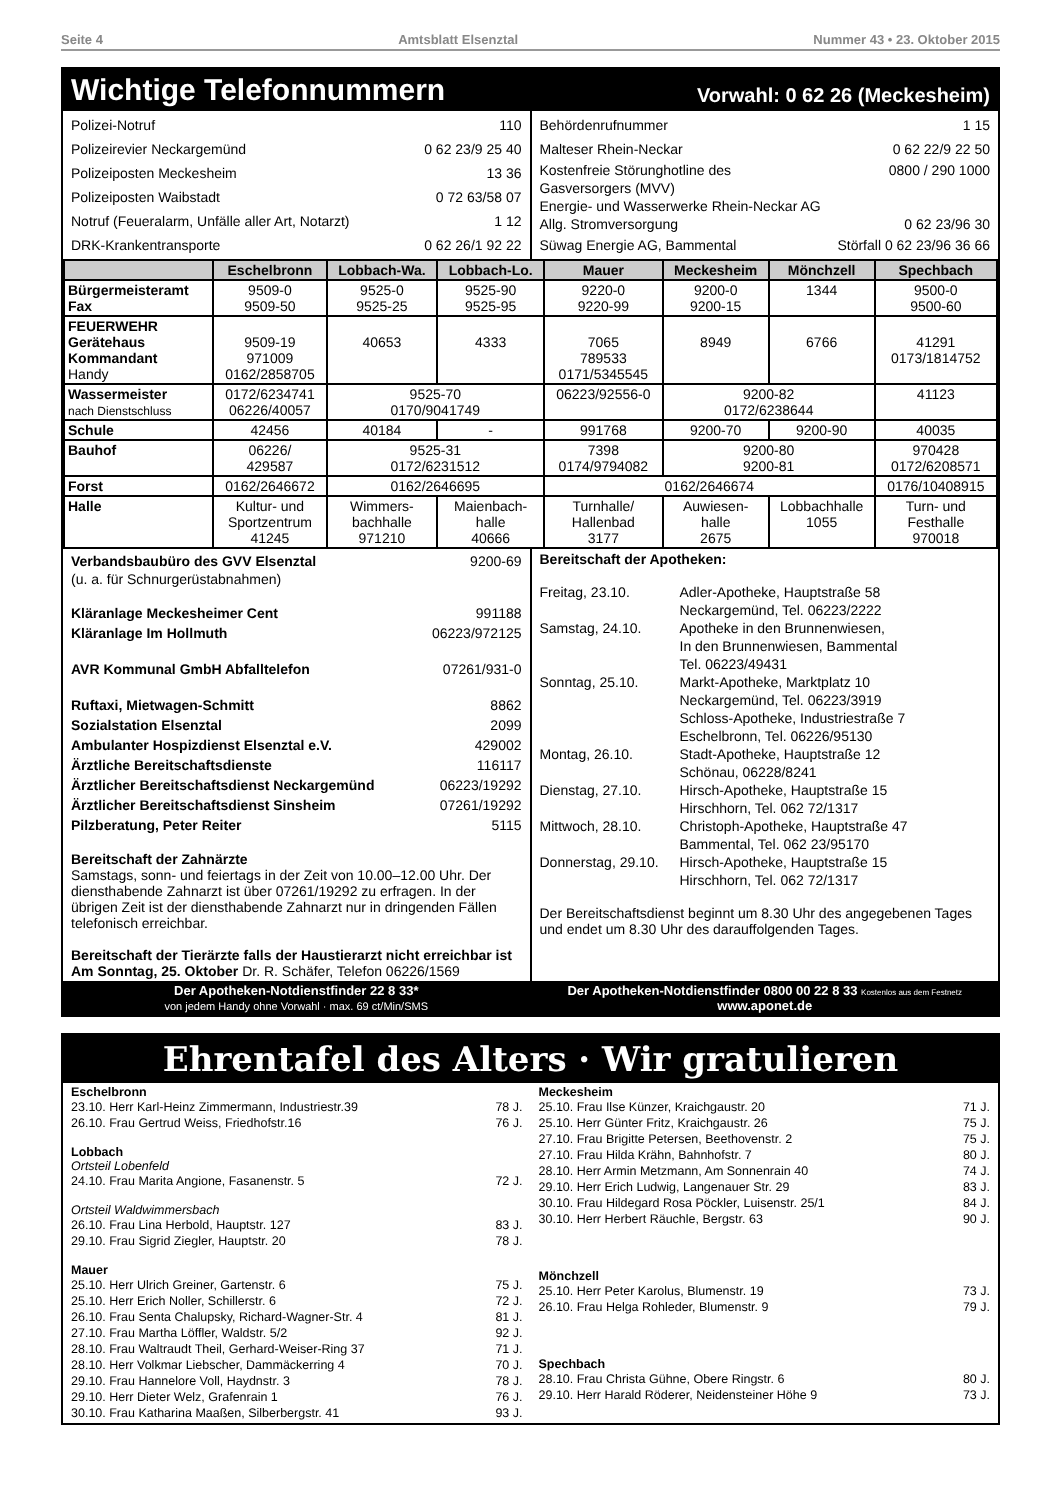Seite 4 Amtsblatt Elsenztal Nummer 43 • 23. Oktober 2015
Wichtige Telefonnummern Vorwahl: 0 62 26 (Meckesheim)
Polizei-Notruf 110
Polizeirevier Neckargemünd 0 62 23/9 25 40
Polizeiposten Meckesheim 13 36
Polizeiposten Waibstadt 0 72 63/58 07
Notruf (Feueralarm, Unfälle aller Art, Notarzt) 1 12
DRK-Krankentransporte 0 62 26/1 92 22
Behördenrufnummer 1 15
Malteser Rhein-Neckar 0 62 22/9 22 50
Kostenfreie Störunghotline des
Gasversorgers (MVV) 0800 / 290 1000
Energie- und Wasserwerke Rhein-Neckar AG
Allg. Stromversorgung
0 62 23/96 30
Süwag Energie AG, Bammental Störfall 0 62 23/96 36 66
| | Eschelbronn | Lobbach-Wa. | Lobbach-Lo. | Mauer | Meckesheim | Mönchzell | Spechbach |
| --- | --- | --- | --- | --- | --- | --- | --- |
| Bürgermeisteramt Fax | 9509-0 9509-50 | 9525-0 9525-25 | 9525-90 9525-95 | 9220-0 9220-99 | 9200-0 9200-15 | 1344 | 9500-0 9500-60 |
| FEUERWEHR Gerätehaus Kommandant Handy | 9509-19 971009 0162/2858705 | 40653 | 4333 | 7065 789533 0171/5345545 | 8949 | 6766 | 41291 0173/1814752 |
| Wassermeister nach Dienstschluss | 0172/6234741 06226/40057 | 9525-70 0170/9041749 | | 06223/92556-0 | 9200-82 0172/6238644 | | 41123 |
| Schule | 42456 | 40184 | - | 991768 | 9200-70 | 9200-90 | 40035 |
| Bauhof | 06226/ 429587 | 9525-31 0172/6231512 | | 7398 0174/9794082 | 9200-80 9200-81 | | 970428 0172/6208571 |
| Forst | 0162/2646672 | 0162/2646695 | | 0162/2646674 | | | 0176/10408915 |
| Halle | Kultur- und Sportzentrum 41245 | Wimmers- bachhalle 971210 | Maienbach- halle 40666 | Turnhalle/ Hallenbad 3177 | Auwiesen- halle 2675 | Lobbachhalle 1055 | Turn- und Festhalle 970018 |
Verbandsbaubüro des GVV Elsenztal 9200-69
(u. a. für Schnurgerüstabnahmen)
Kläranlage Meckesheimer Cent 991188
Kläranlage Im Hollmuth 06223/972125
AVR Kommunal GmbH Abfalltelefon 07261/931-0
Ruftaxi, Mietwagen-Schmitt 8862
Sozialstation Elsenztal 2099
Ambulanter Hospizdienst Elsenztal e.V. 429002
Ärztliche Bereitschaftsdienste 116117
Ärztlicher Bereitschaftsdienst Neckargemünd 06223/19292
Ärztlicher Bereitschaftsdienst Sinsheim 07261/19292
Pilzberatung, Peter Reiter 5115
Bereitschaft der Zahnärzte
Samstags, sonn- und feiertags in der Zeit von 10.00–12.00 Uhr. Der diensthabende Zahnarzt ist über 07261/19292 zu erfragen. In der übrigen Zeit ist der diensthabende Zahnarzt nur in dringenden Fällen telefonisch erreichbar.
Bereitschaft der Tierärzte falls der Haustierarzt nicht erreichbar ist
Am Sonntag, 25. Oktober Dr. R. Schäfer, Telefon 06226/1569
Bereitschaft der Apotheken:
Freitag, 23.10. Adler-Apotheke, Hauptstraße 58
Neckargemünd, Tel. 06223/2222
Samstag, 24.10. Apotheke in den Brunnenwiesen,
In den Brunnenwiesen, Bammental
Tel. 06223/49431
Sonntag, 25.10. Markt-Apotheke, Marktplatz 10
Neckargemünd, Tel. 06223/3919
Schloss-Apotheke, Industriestraße 7
Eschelbronn, Tel. 06226/95130
Montag, 26.10. Stadt-Apotheke, Hauptstraße 12
Schönau, 06228/8241
Dienstag, 27.10. Hirsch-Apotheke, Hauptstraße 15
Hirschhorn, Tel. 062 72/1317
Mittwoch, 28.10. Christoph-Apotheke, Hauptstraße 47
Bammental, Tel. 062 23/95170
Donnerstag, 29.10. Hirsch-Apotheke, Hauptstraße 15
Hirschhorn, Tel. 062 72/1317
Der Bereitschaftsdienst beginnt um 8.30 Uhr des angegebenen Tages und endet um 8.30 Uhr des darauffolgenden Tages.
Der Apotheken-Notdienstfinder 22 8 33*
von jedem Handy ohne Vorwahl · max. 69 ct/Min/SMS
Der Apotheken-Notdienstfinder 0800 00 22 8 33 Kostenlos aus dem Festnetz
www.aponet.de
Ehrentafel des Alters · Wir gratulieren
Eschelbronn
23.10. Herr Karl-Heinz Zimmermann, Industriestr.39 78 J.
26.10. Frau Gertrud Weiss, Friedhofstr.16 76 J.
Lobbach
Ortsteil Lobenfeld
24.10. Frau Marita Angione, Fasanenstr. 5 72 J.
Ortsteil Waldwimmersbach
26.10. Frau Lina Herbold, Hauptstr. 127 83 J.
29.10. Frau Sigrid Ziegler, Hauptstr. 20 78 J.
Mauer
25.10. Herr Ulrich Greiner, Gartenstr. 6 75 J.
25.10. Herr Erich Noller, Schillerstr. 6 72 J.
26.10. Frau Senta Chalupsky, Richard-Wagner-Str. 4 81 J.
27.10. Frau Martha Löffler, Waldstr. 5/2 92 J.
28.10. Frau Waltraudt Theil, Gerhard-Weiser-Ring 37 71 J.
28.10. Herr Volkmar Liebscher, Dammäckerring 4 70 J.
29.10. Frau Hannelore Voll, Haydnstr. 3 78 J.
29.10. Herr Dieter Welz, Grafenrain 1 76 J.
30.10. Frau Katharina Maaßen, Silberbergstr. 41 93 J.
Meckesheim
25.10. Frau Ilse Künzer, Kraichgaustr. 20 71 J.
25.10. Herr Günter Fritz, Kraichgaustr. 26 75 J.
27.10. Frau Brigitte Petersen, Beethovenstr. 2 75 J.
27.10. Frau Hilda Krähn, Bahnhofstr. 7 80 J.
28.10. Herr Armin Metzmann, Am Sonnenrain 40 74 J.
29.10. Herr Erich Ludwig, Langenauer Str. 29 83 J.
30.10. Frau Hildegard Rosa Pöckler, Luisenstr. 25/1 84 J.
30.10. Herr Herbert Räuchle, Bergstr. 63 90 J.
Mönchzell
25.10. Herr Peter Karolus, Blumenstr. 19 73 J.
26.10. Frau Helga Rohleder, Blumenstr. 9 79 J.
Spechbach
28.10. Frau Christa Gühne, Obere Ringstr. 6 80 J.
29.10. Herr Harald Röderer, Neidensteiner Höhe 9 73 J.